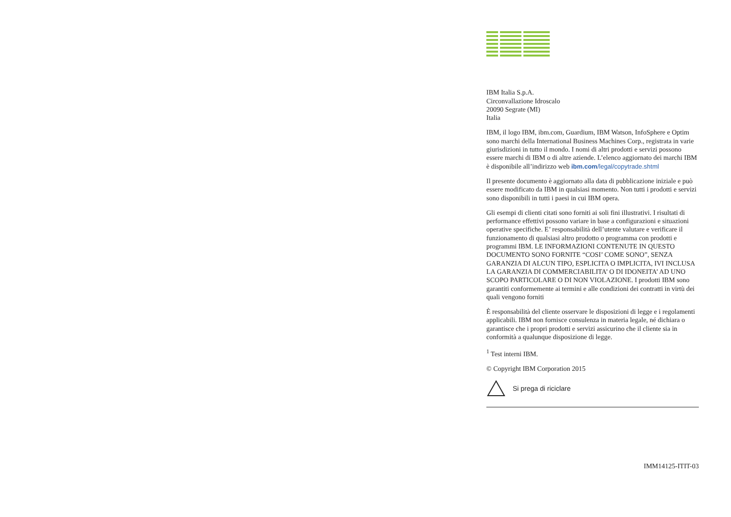IBM Italia S.p.A.
Circonvallazione Idroscalo
20090 Segrate (MI)
Italia
IBM, il logo IBM, ibm.com, Guardium, IBM Watson, InfoSphere e Optim sono marchi della International Business Machines Corp., registrata in varie giurisdizioni in tutto il mondo. I nomi di altri prodotti e servizi possono essere marchi di IBM o di altre aziende. L’elenco aggiornato dei marchi IBM è disponibile all’indirizzo web ibm.com/legal/copytrade.shtml
Il presente documento è aggiornato alla data di pubblicazione iniziale e può essere modificato da IBM in qualsiasi momento. Non tutti i prodotti e servizi sono disponibili in tutti i paesi in cui IBM opera.
Gli esempi di clienti citati sono forniti ai soli fini illustrativi. I risultati di performance effettivi possono variare in base a configurazioni e situazioni operative specifiche. E’ responsabilità dell’utente valutare e verificare il funzionamento di qualsiasi altro prodotto o programma con prodotti e programmi IBM. LE INFORMAZIONI CONTENUTE IN QUESTO DOCUMENTO SONO FORNITE “COSI’ COME SONO”, SENZA GARANZIA DI ALCUN TIPO, ESPLICITA O IMPLICITA, IVI INCLUSA LA GARANZIA DI COMMERCIABILITA’ O DI IDONEITA’ AD UNO SCOPO PARTICOLARE O DI NON VIOLAZIONE. I prodotti IBM sono garantiti conformemente ai termini e alle condizioni dei contratti in virtù dei quali vengono forniti
È responsabilità del cliente osservare le disposizioni di legge e i regolamenti applicabili. IBM non fornisce consulenza in materia legale, né dichiara o garantisce che i propri prodotti e servizi assicurino che il cliente sia in conformità a qualunque disposizione di legge.
<sup>1</sup> Test interni IBM.
© Copyright IBM Corporation 2015
Si prega di riciclare
IMM14125-ITIT-03